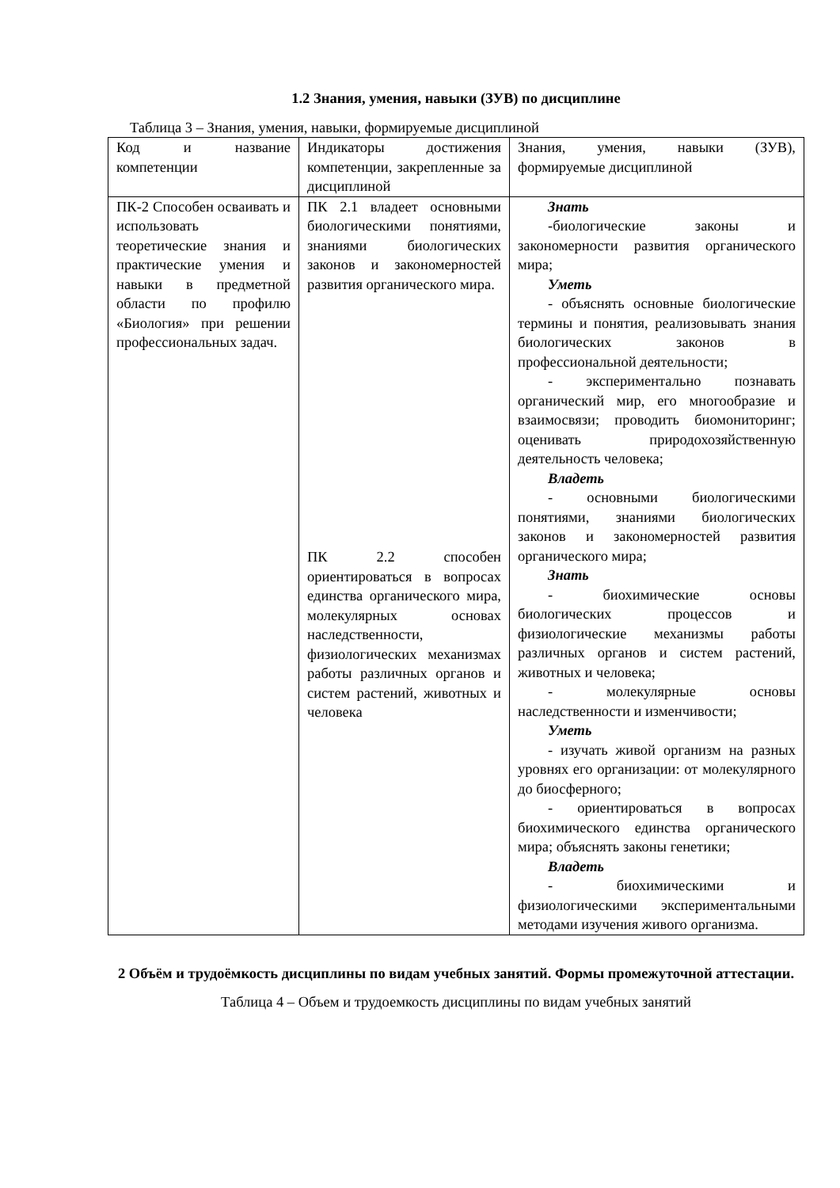1.2 Знания, умения, навыки (ЗУВ) по дисциплине
Таблица 3 – Знания, умения, навыки, формируемые дисциплиной
| Код и название компетенции | Индикаторы достижения компетенции, закрепленные за дисциплиной | Знания, умения, навыки (ЗУВ), формируемые дисциплиной |
| ПК-2 Способен осваивать и использовать теоретические знания и практические умения и навыки в предметной области по профилю «Биология» при решении профессиональных задач. | ПК 2.1 владеет основными биологическими понятиями, знаниями биологических законов и закономерностей развития органического мира. ПК 2.2 способен ориентироваться в вопросах единства органического мира, молекулярных основах наследственности, физиологических механизмах работы различных органов и систем растений, животных и человека | Знать -биологические законы и закономерности развития органического мира; Уметь - объяснять основные биологические термины и понятия, реализовывать знания биологических законов в профессиональной деятельности; - экспериментально познавать органический мир, его многообразие и взаимосвязи; проводить биомониторинг; оценивать природохозяйственную деятельность человека; Владеть - основными биологическими понятиями, знаниями биологических законов и закономерностей развития органического мира; Знать - биохимические основы биологических процессов и физиологические механизмы работы различных органов и систем растений, животных и человека; - молекулярные основы наследственности и изменчивости; Уметь - изучать живой организм на разных уровнях его организации: от молекулярного до биосферного; - ориентироваться в вопросах биохимического единства органического мира; объяснять законы генетики; Владеть - биохимическими и физиологическими экспериментальными методами изучения живого организма. |
2 Объём и трудоёмкость дисциплины по видам учебных занятий. Формы промежуточной аттестации.
Таблица 4 – Объем и трудоемкость дисциплины по видам учебных занятий